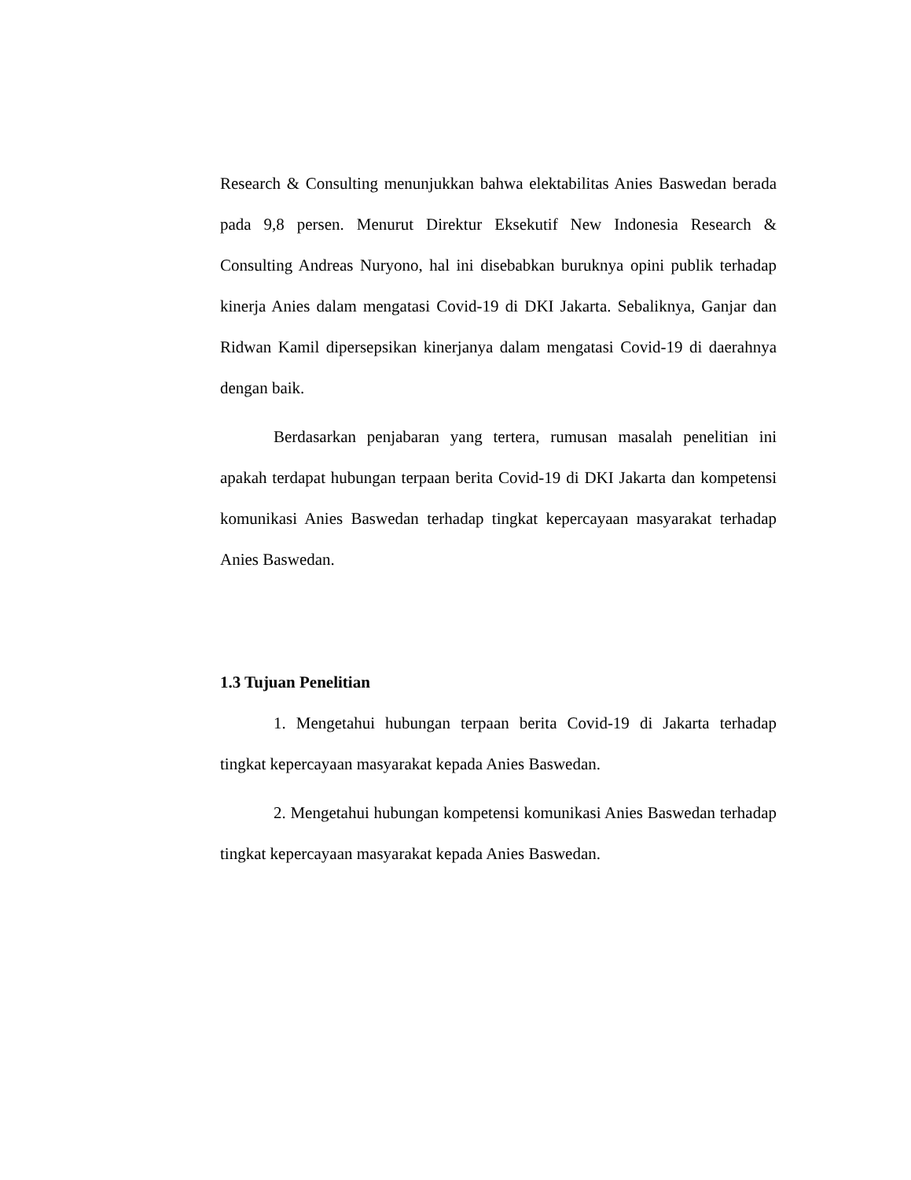Research & Consulting menunjukkan bahwa elektabilitas Anies Baswedan berada pada 9,8 persen. Menurut Direktur Eksekutif New Indonesia Research & Consulting Andreas Nuryono, hal ini disebabkan buruknya opini publik terhadap kinerja Anies dalam mengatasi Covid-19 di DKI Jakarta. Sebaliknya, Ganjar dan Ridwan Kamil dipersepsikan kinerjanya dalam mengatasi Covid-19 di daerahnya dengan baik.
Berdasarkan penjabaran yang tertera, rumusan masalah penelitian ini apakah terdapat hubungan terpaan berita Covid-19 di DKI Jakarta dan kompetensi komunikasi Anies Baswedan terhadap tingkat kepercayaan masyarakat terhadap Anies Baswedan.
1.3 Tujuan Penelitian
1. Mengetahui hubungan terpaan berita Covid-19 di Jakarta terhadap tingkat kepercayaan masyarakat kepada Anies Baswedan.
2. Mengetahui hubungan kompetensi komunikasi Anies Baswedan terhadap tingkat kepercayaan masyarakat kepada Anies Baswedan.